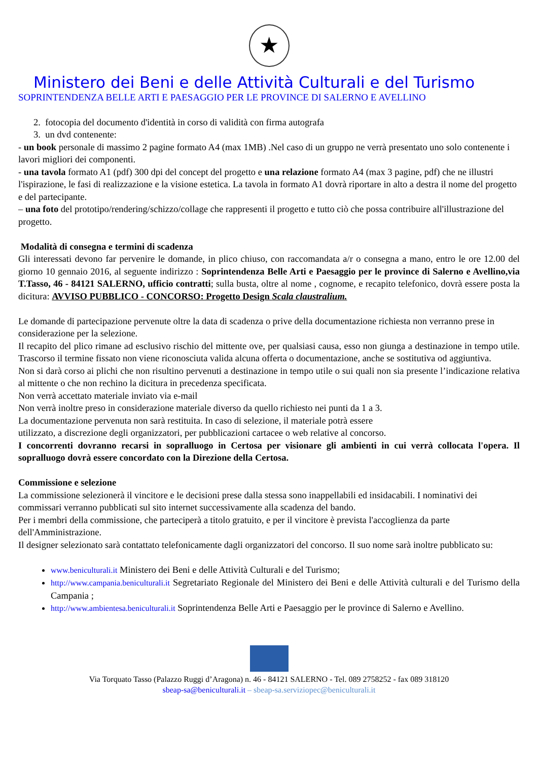★
Ministero dei Beni e delle Attività Culturali e del Turismo
SOPRINTENDENZA BELLE ARTI E PAESAGGIO PER LE PROVINCE DI SALERNO E AVELLINO
2. fotocopia del documento d'identità in corso di validità con firma autografa
3. un dvd contenente:
- un book personale di massimo 2 pagine formato A4 (max 1MB) .Nel caso di un gruppo ne verrà presentato uno solo contenente i lavori migliori dei componenti.
- una tavola formato A1 (pdf) 300 dpi del concept del progetto e una relazione formato A4 (max 3 pagine, pdf) che ne illustri l'ispirazione, le fasi di realizzazione e la visione estetica. La tavola in formato A1 dovrà riportare in alto a destra il nome del progetto e del partecipante.
– una foto del prototipo/rendering/schizzo/collage che rappresenti il progetto e tutto ciò che possa contribuire all'illustrazione del progetto.
Modalità di consegna e termini di scadenza
Gli interessati devono far pervenire le domande, in plico chiuso, con raccomandata a/r o consegna a mano, entro le ore 12.00 del giorno 10 gennaio 2016, al seguente indirizzo : Soprintendenza Belle Arti e Paesaggio per le province di Salerno e Avellino,via T.Tasso, 46 - 84121 SALERNO, ufficio contratti; sulla busta, oltre al nome , cognome, e recapito telefonico, dovrà essere posta la dicitura: AVVISO PUBBLICO - CONCORSO: Progetto Design Scala claustralium.
Le domande di partecipazione pervenute oltre la data di scadenza o prive della documentazione richiesta non verranno prese in considerazione per la selezione.
Il recapito del plico rimane ad esclusivo rischio del mittente ove, per qualsiasi causa, esso non giunga a destinazione in tempo utile. Trascorso il termine fissato non viene riconosciuta valida alcuna offerta o documentazione, anche se sostitutiva od aggiuntiva.
Non si darà corso ai plichi che non risultino pervenuti a destinazione in tempo utile o sui quali non sia presente l’indicazione relativa al mittente o che non rechino la dicitura in precedenza specificata.
Non verrà accettato materiale inviato via e-mail
Non verrà inoltre preso in considerazione materiale diverso da quello richiesto nei punti da 1 a 3.
La documentazione pervenuta non sarà restituita. In caso di selezione, il materiale potrà essere
utilizzato, a discrezione degli organizzatori, per pubblicazioni cartacee o web relative al concorso.
I concorrenti dovranno recarsi in sopralluogo in Certosa per visionare gli ambienti in cui verrà collocata l'opera. Il sopralluogo dovrà essere concordato con la Direzione della Certosa.
Commissione e selezione
La commissione selezionerà il vincitore e le decisioni prese dalla stessa sono inappellabili ed insidacabili. I nominativi dei commissari verranno pubblicati sul sito internet successivamente alla scadenza del bando.
Per i membri della commissione, che parteciperà a titolo gratuito, e per il vincitore è prevista l'accoglienza da parte dell'Amministrazione.
Il designer selezionato sarà contattato telefonicamente dagli organizzatori del concorso. Il suo nome sarà inoltre pubblicato su:
www.beniculturali.it Ministero dei Beni e delle Attività Culturali e del Turismo;
http://www.campania.beniculturali.it Segretariato Regionale del Ministero dei Beni e delle Attività culturali e del Turismo della Campania ;
http://www.ambientesa.beniculturali.it Soprintendenza Belle Arti e Paesaggio per le province di Salerno e Avellino.
Via Torquato Tasso (Palazzo Ruggi d’Aragona) n. 46 - 84121 SALERNO - Tel. 089 2758252 - fax 089 318120
sbeap-sa@beniculturali.it – sbeap-sa.serviziopec@beniculturali.it